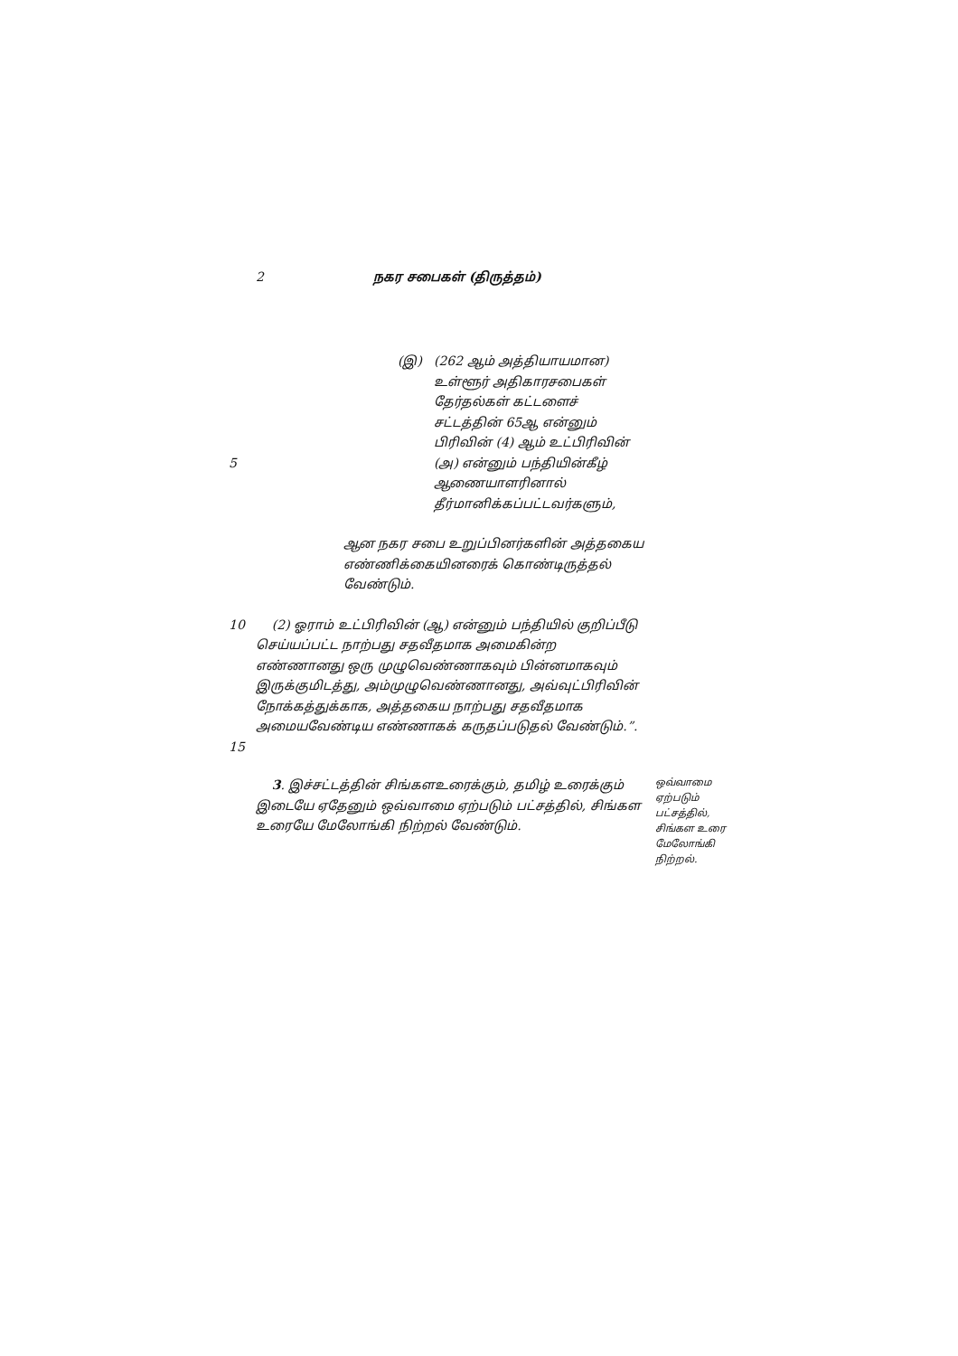2 நகர சபைகள் (திருத்தம்)
5 (இ) (262 ஆம் அத்தியாயமான) உள்ளூர் அதிகாரசபைகள் தேர்தல்கள் கட்டளைச் சட்டத்தின் 65ஆ என்னும் பிரிவின் (4) ஆம் உட்பிரிவின் (அ) என்னும் பந்தியின்கீழ் ஆணையாளரினால் தீர்மானிக்கப்பட்டவர்களும்,
ஆன நகர சபை உறுப்பினர்களின் அத்தகைய எண்ணிக்கையினரைக் கொண்டிருத்தல் வேண்டும்.
10
15
(2) ஓராம் உட்பிரிவின் (ஆ) என்னும் பந்தியில் குறிப்பீடு செய்யப்பட்ட நாற்பது சதவீதமாக அமைகின்ற எண்ணானது ஒரு முழுவெண்ணாகவும் பின்னமாகவும் இருக்குமிடத்து, அம்முழுவெண்ணானது, அவ்வுட்பிரிவின் நோக்கத்துக்காக, அத்தகைய நாற்பது சதவீதமாக அமையவேண்டிய எண்ணாகக் கருதப்படுதல் வேண்டும்.”.
3. இச்சட்டத்தின் சிங்களஉரைக்கும், தமிழ் உரைக்கும் இடையே ஏதேனும் ஒவ்வாமை ஏற்படும் பட்சத்தில், சிங்கள உரையே மேலோங்கி நிற்றல் வேண்டும்.
ஒவ்வாமை ஏற்படும் பட்சத்தில், சிங்கள உரை மேலோங்கி நிற்றல்.